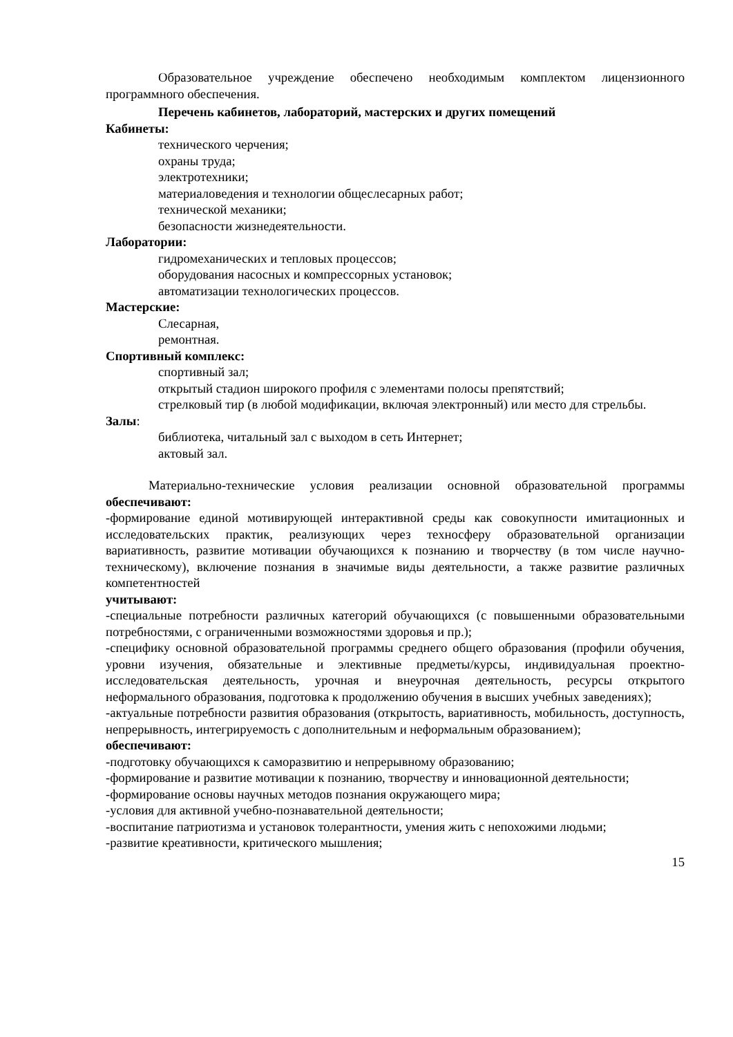Образовательное учреждение обеспечено необходимым комплектом лицензионного программного обеспечения.
Перечень кабинетов, лабораторий, мастерских и других помещений
Кабинеты:
технического черчения;
охраны труда;
электротехники;
материаловедения и технологии общеслесарных работ;
технической механики;
безопасности жизнедеятельности.
Лаборатории:
гидромеханических и тепловых процессов;
оборудования насосных и компрессорных установок;
автоматизации технологических процессов.
Мастерские:
Слесарная,
ремонтная.
Спортивный комплекс:
спортивный зал;
открытый стадион широкого профиля с элементами полосы препятствий;
стрелковый тир (в любой модификации, включая электронный) или место для стрельбы.
Залы:
библиотека, читальный зал с выходом в сеть Интернет;
актовый зал.
Материально-технические условия реализации основной образовательной программы обеспечивают:
-формирование единой мотивирующей интерактивной среды как совокупности имитационных и исследовательских практик, реализующих через техносферу образовательной организации вариативность, развитие мотивации обучающихся к познанию и творчеству (в том числе научно-техническому), включение познания в значимые виды деятельности, а также развитие различных компетентностей
учитывают:
-специальные потребности различных категорий обучающихся (с повышенными образовательными потребностями, с ограниченными возможностями здоровья и пр.);
-специфику основной образовательной программы среднего общего образования (профили обучения, уровни изучения, обязательные и элективные предметы/курсы, индивидуальная проектно-исследовательская деятельность, урочная и внеурочная деятельность, ресурсы открытого неформального образования, подготовка к продолжению обучения в высших учебных заведениях);
-актуальные потребности развития образования (открытость, вариативность, мобильность, доступность, непрерывность, интегрируемость с дополнительным и неформальным образованием);
обеспечивают:
-подготовку обучающихся к саморазвитию и непрерывному образованию;
-формирование и развитие мотивации к познанию, творчеству и инновационной деятельности;
-формирование основы научных методов познания окружающего мира;
-условия для активной учебно-познавательной деятельности;
-воспитание патриотизма и установок толерантности, умения жить с непохожими людьми;
-развитие креативности, критического мышления;
15